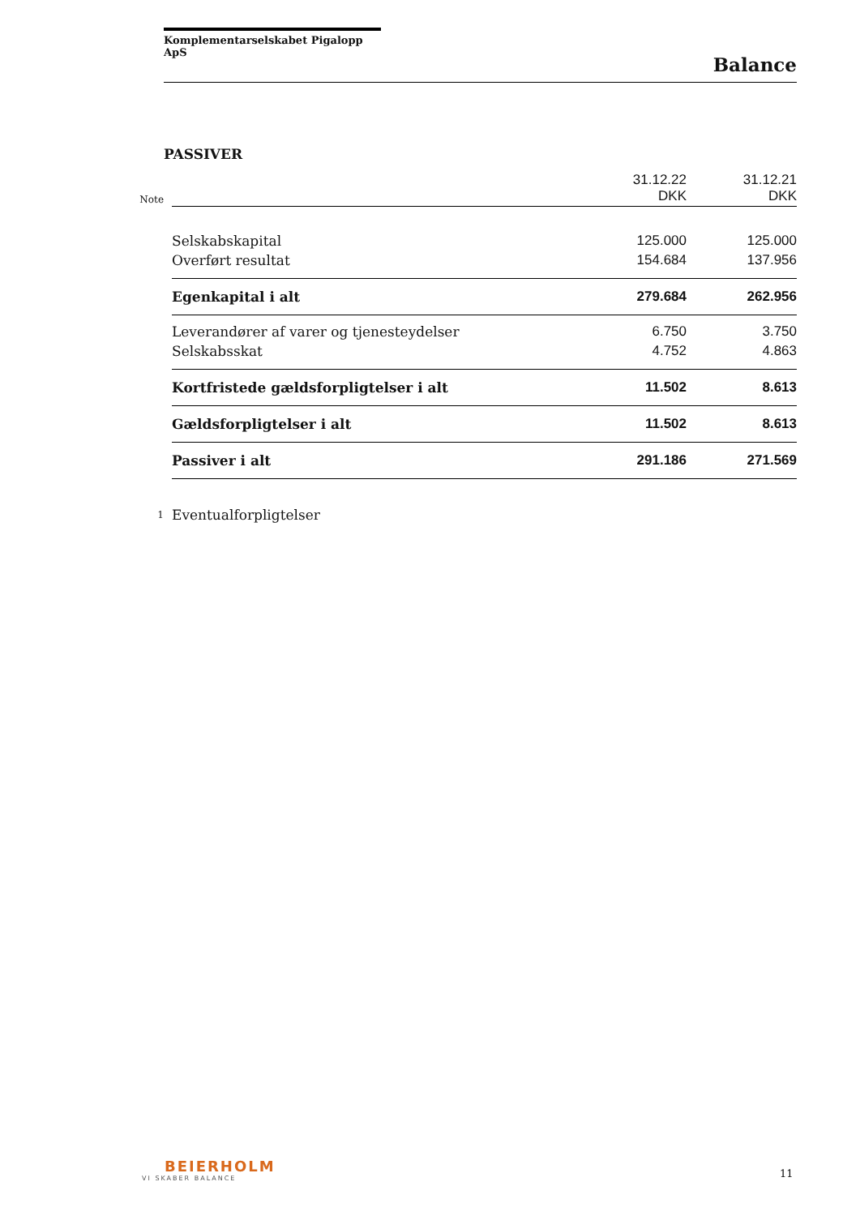Komplementarselskabet Pigalopp ApS
Balance
PASSIVER
| Note | | 31.12.22 DKK | 31.12.21 DKK |
| | Selskabskapital | 125.000 | 125.000 |
| | Overført resultat | 154.684 | 137.956 |
| | Egenkapital i alt | 279.684 | 262.956 |
| | Leverandører af varer og tjenesteydelser | 6.750 | 3.750 |
| | Selskabsskat | 4.752 | 4.863 |
| | Kortfristede gældsforpligtelser i alt | 11.502 | 8.613 |
| | Gældsforpligtelser i alt | 11.502 | 8.613 |
| | Passiver i alt | 291.186 | 271.569 |
| 1 | Eventualforpligtelser | | |
BEIERHOLM
VI SKABER BALANCE
11